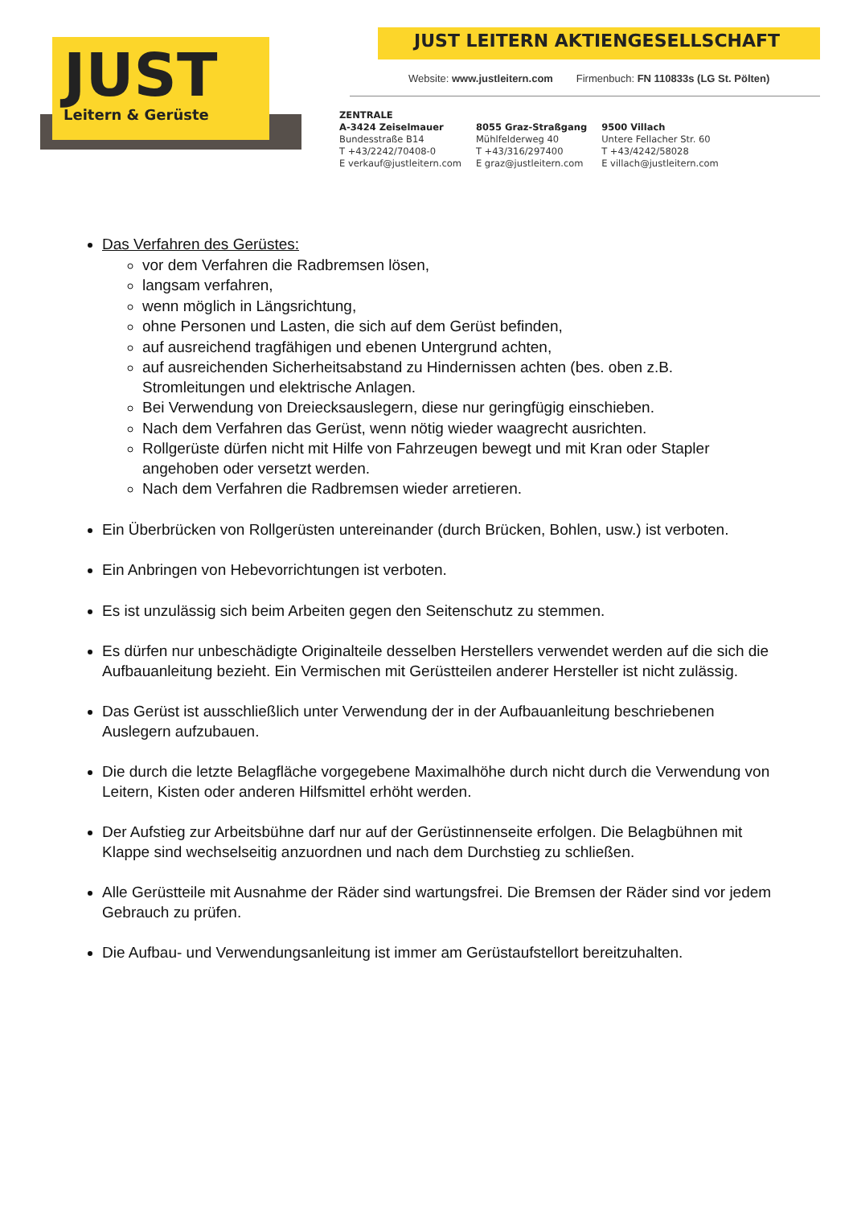JUST
Leitern & Gerüste
JUST LEITERN AKTIENGESELLSCHAFT
Website: www.justleitern.com Firmenbuch: FN 110833s (LG St. Pölten)
ZENTRALE
A-3424 Zeiselmauer
Bundesstraße B14
T +43/2242/70408-0
E verkauf@justleitern.com
8055 Graz-Straßgang
Mühlfelderweg 40
T +43/316/297400
E graz@justleitern.com
9500 Villach
Untere Fellacher Str. 60
T +43/4242/58028
E villach@justleitern.com
Das Verfahren des Gerüstes:
vor dem Verfahren die Radbremsen lösen,
langsam verfahren,
wenn möglich in Längsrichtung,
ohne Personen und Lasten, die sich auf dem Gerüst befinden,
auf ausreichend tragfähigen und ebenen Untergrund achten,
auf ausreichenden Sicherheitsabstand zu Hindernissen achten (bes. oben z.B. Stromleitungen und elektrische Anlagen.
Bei Verwendung von Dreiecksauslegern, diese nur geringfügig einschieben.
Nach dem Verfahren das Gerüst, wenn nötig wieder waagrecht ausrichten.
Rollgerüste dürfen nicht mit Hilfe von Fahrzeugen bewegt und mit Kran oder Stapler angehoben oder versetzt werden.
Nach dem Verfahren die Radbremsen wieder arretieren.
Ein Überbrücken von Rollgerüsten untereinander (durch Brücken, Bohlen, usw.) ist verboten.
Ein Anbringen von Hebevorrichtungen ist verboten.
Es ist unzulässig sich beim Arbeiten gegen den Seitenschutz zu stemmen.
Es dürfen nur unbeschädigte Originalteile desselben Herstellers verwendet werden auf die sich die Aufbauanleitung bezieht. Ein Vermischen mit Gerüstteilen anderer Hersteller ist nicht zulässig.
Das Gerüst ist ausschließlich unter Verwendung der in der Aufbauanleitung beschriebenen Auslegern aufzubauen.
Die durch die letzte Belagfläche vorgegebene Maximalhöhe durch nicht durch die Verwendung von Leitern, Kisten oder anderen Hilfsmittel erhöht werden.
Der Aufstieg zur Arbeitsbühne darf nur auf der Gerüstinnenseite erfolgen. Die Belagbühnen mit Klappe sind wechselseitig anzuordnen und nach dem Durchstieg zu schließen.
Alle Gerüstteile mit Ausnahme der Räder sind wartungsfrei. Die Bremsen der Räder sind vor jedem Gebrauch zu prüfen.
Die Aufbau- und Verwendungsanleitung ist immer am Gerüstaufstellort bereitzuhalten.